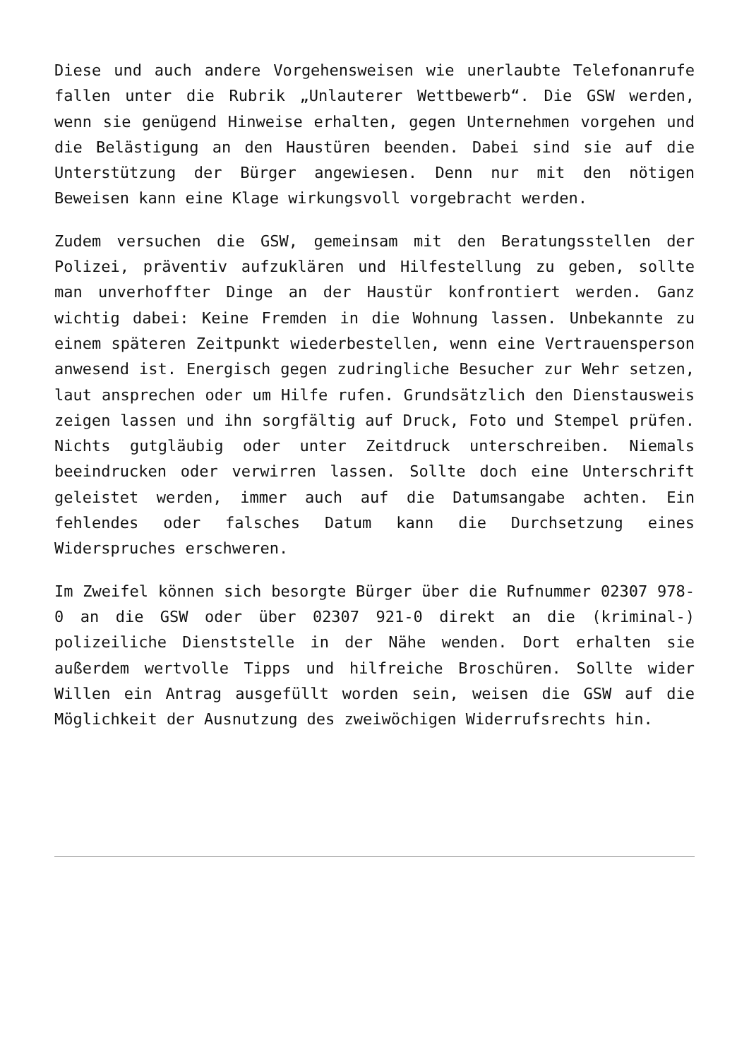Diese und auch andere Vorgehensweisen wie unerlaubte Telefonanrufe fallen unter die Rubrik „Unlauterer Wettbewerb“. Die GSW werden, wenn sie genügend Hinweise erhalten, gegen Unternehmen vorgehen und die Belästigung an den Haustüren beenden. Dabei sind sie auf die Unterstützung der Bürger angewiesen. Denn nur mit den nötigen Beweisen kann eine Klage wirkungsvoll vorgebracht werden.
Zudem versuchen die GSW, gemeinsam mit den Beratungsstellen der Polizei, präventiv aufzuklären und Hilfestellung zu geben, sollte man unverhoffter Dinge an der Haustür konfrontiert werden. Ganz wichtig dabei: Keine Fremden in die Wohnung lassen. Unbekannte zu einem späteren Zeitpunkt wiederbestellen, wenn eine Vertrauensperson anwesend ist. Energisch gegen zudringliche Besucher zur Wehr setzen, laut ansprechen oder um Hilfe rufen. Grundsätzlich den Dienstausweis zeigen lassen und ihn sorgfältig auf Druck, Foto und Stempel prüfen. Nichts gutgläubig oder unter Zeitdruck unterschreiben. Niemals beeindrucken oder verwirren lassen. Sollte doch eine Unterschrift geleistet werden, immer auch auf die Datumsangabe achten. Ein fehlendes oder falsches Datum kann die Durchsetzung eines Widerspruches erschweren.
Im Zweifel können sich besorgte Bürger über die Rufnummer 02307 978-0 an die GSW oder über 02307 921-0 direkt an die (kriminal-) polizeiliche Dienststelle in der Nähe wenden. Dort erhalten sie außerdem wertvolle Tipps und hilfreiche Broschüren. Sollte wider Willen ein Antrag ausgefüllt worden sein, weisen die GSW auf die Möglichkeit der Ausnutzung des zweiwöchigen Widerrufsrechts hin.